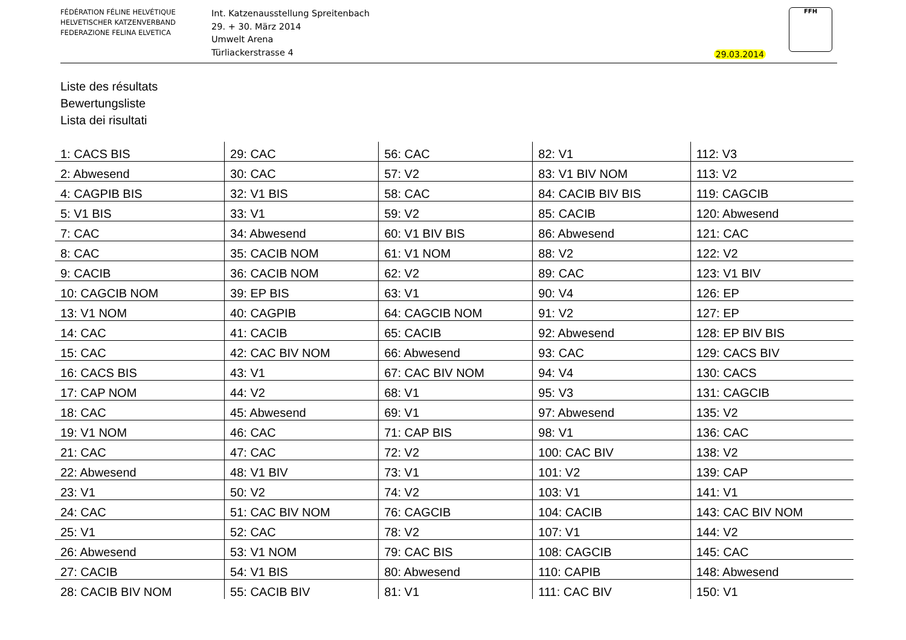FÉDÉRATION FÉLINE HELVÉTIQUE
HELVETISCHER KATZENVERBAND
FEDERAZIONE FELINA ELVETICA
Int. Katzenausstellung Spreitenbach
29. + 30. März 2014
Umwelt Arena
Türliackerstrasse 4
29.03.2014
FFH
Liste des résultats
Bewertungsliste
Lista dei risultati
| 1: CACS BIS | 29: CAC | 56: CAC | 82: V1 | 112: V3 |
| 2: Abwesend | 30: CAC | 57: V2 | 83: V1 BIV NOM | 113: V2 |
| 4: CAGPIB BIS | 32: V1 BIS | 58: CAC | 84: CACIB BIV BIS | 119: CAGCIB |
| 5: V1 BIS | 33: V1 | 59: V2 | 85: CACIB | 120: Abwesend |
| 7: CAC | 34: Abwesend | 60: V1 BIV BIS | 86: Abwesend | 121: CAC |
| 8: CAC | 35: CACIB NOM | 61: V1 NOM | 88: V2 | 122: V2 |
| 9: CACIB | 36: CACIB NOM | 62: V2 | 89: CAC | 123: V1 BIV |
| 10: CAGCIB NOM | 39: EP BIS | 63: V1 | 90: V4 | 126: EP |
| 13: V1 NOM | 40: CAGPIB | 64: CAGCIB NOM | 91: V2 | 127: EP |
| 14: CAC | 41: CACIB | 65: CACIB | 92: Abwesend | 128: EP BIV BIS |
| 15: CAC | 42: CAC BIV NOM | 66: Abwesend | 93: CAC | 129: CACS BIV |
| 16: CACS BIS | 43: V1 | 67: CAC BIV NOM | 94: V4 | 130: CACS |
| 17: CAP NOM | 44: V2 | 68: V1 | 95: V3 | 131: CAGCIB |
| 18: CAC | 45: Abwesend | 69: V1 | 97: Abwesend | 135: V2 |
| 19: V1 NOM | 46: CAC | 71: CAP BIS | 98: V1 | 136: CAC |
| 21: CAC | 47: CAC | 72: V2 | 100: CAC BIV | 138: V2 |
| 22: Abwesend | 48: V1 BIV | 73: V1 | 101: V2 | 139: CAP |
| 23: V1 | 50: V2 | 74: V2 | 103: V1 | 141: V1 |
| 24: CAC | 51: CAC BIV NOM | 76: CAGCIB | 104: CACIB | 143: CAC BIV NOM |
| 25: V1 | 52: CAC | 78: V2 | 107: V1 | 144: V2 |
| 26: Abwesend | 53: V1 NOM | 79: CAC BIS | 108: CAGCIB | 145: CAC |
| 27: CACIB | 54: V1 BIS | 80: Abwesend | 110: CAPIB | 148: Abwesend |
| 28: CACIB BIV NOM | 55: CACIB BIV | 81: V1 | 111: CAC BIV | 150: V1 |